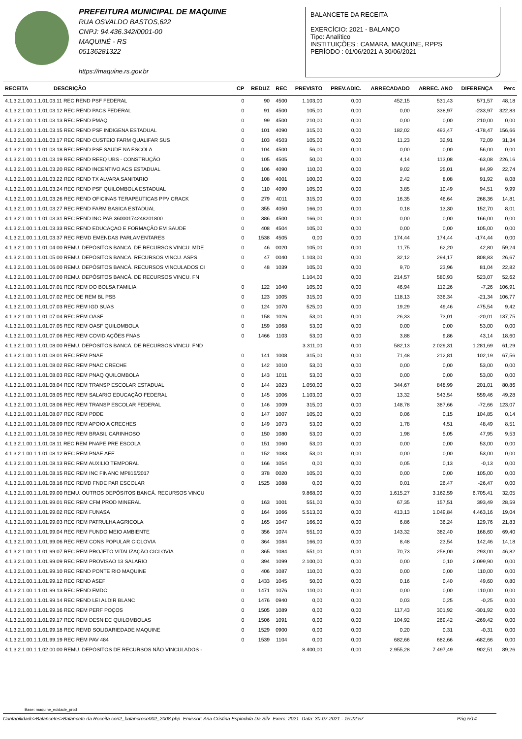PREFEITURA MUNICIPAL DE MAQUINE
RUA OSVALDO BASTOS,622
CNPJ: 94.436.342/0001-00
MAQUINÉ - RS
05136281322
https://maquine.rs.gov.br
BALANCETE DA RECEITA
EXERCÍCIO: 2021 - BALANÇO
Tipo: Analítico
INSTITUIÇÕES : CAMARA, MAQUINE, RPPS
PERÍODO : 01/06/2021 A 30/06/2021
| RECEITA DESCRIÇÃO | CP | REDUZ | REC | PREVISTO | PREV.ADIC. | ARRECADADO | ARREC. ANO | DIFERENÇA | Perc |
| --- | --- | --- | --- | --- | --- | --- | --- | --- | --- |
| 4.1.3.2.1.00.1.1.01.03.11 REC REND PSF FEDERAL | 0 | 90 | 4500 | 1.103,00 | 0,00 | 452,15 | 531,43 | 571,57 | 48,18 |
| 4.1.3.2.1.00.1.1.01.03.12 REC REND PACS FEDERAL | 0 | 91 | 4500 | 105,00 | 0,00 | 0,00 | 338,97 | -233,97 | 322,83 |
| 4.1.3.2.1.00.1.1.01.03.13 REC REND PMAQ | 0 | 99 | 4500 | 210,00 | 0,00 | 0,00 | 0,00 | 210,00 | 0,00 |
| 4.1.3.2.1.00.1.1.01.03.15 REC REND PSF INDIGENA ESTADUAL | 0 | 101 | 4090 | 315,00 | 0,00 | 182,02 | 493,47 | -178,47 | 156,66 |
| 4.1.3.2.1.00.1.1.01.03.17 REC REND CUSTEIO FARM QUALIFAR SUS | 0 | 103 | 4503 | 105,00 | 0,00 | 11,23 | 32,91 | 72,09 | 31,34 |
| 4.1.3.2.1.00.1.1.01.03.18 REC REND PSF SAUDE NA ESCOLA | 0 | 104 | 4500 | 56,00 | 0,00 | 0,00 | 0,00 | 56,00 | 0,00 |
| 4.1.3.2.1.00.1.1.01.03.19 REC REND REEQ UBS - CONSTRUÇÃO | 0 | 105 | 4505 | 50,00 | 0,00 | 4,14 | 113,08 | -63,08 | 226,16 |
| 4.1.3.2.1.00.1.1.01.03.20 REC REND INCENTIVO ACS ESTADUAL | 0 | 106 | 4090 | 110,00 | 0,00 | 9,02 | 25,01 | 84,99 | 22,74 |
| 4.1.3.2.1.00.1.1.01.03.22 REC REND TX ALVARA SANITARIO | 0 | 108 | 4001 | 100,00 | 0,00 | 2,42 | 8,08 | 91,92 | 8,08 |
| 4.1.3.2.1.00.1.1.01.03.24 REC REND PSF QUILOMBOLA ESTADUAL | 0 | 110 | 4090 | 105,00 | 0,00 | 3,85 | 10,49 | 94,51 | 9,99 |
| 4.1.3.2.1.00.1.1.01.03.26 REC REND OFICINAS TERAPEUTICAS PPV CRACK | 0 | 279 | 4011 | 315,00 | 0,00 | 16,35 | 46,64 | 268,36 | 14,81 |
| 4.1.3.2.1.00.1.1.01.03.27 REC REND FARM BASICA ESTADUAL | 0 | 355 | 4050 | 166,00 | 0,00 | 0,18 | 13,30 | 152,70 | 8,01 |
| 4.1.3.2.1.00.1.1.01.03.31 REC REND INC PAB 36000174248201800 | 0 | 386 | 4500 | 166,00 | 0,00 | 0,00 | 0,00 | 166,00 | 0,00 |
| 4.1.3.2.1.00.1.1.01.03.33 REC REND EDUCAÇAO E FORMAÇÃO EM SAUDE | 0 | 408 | 4504 | 105,00 | 0,00 | 0,00 | 0,00 | 105,00 | 0,00 |
| 4.1.3.2.1.00.1.1.01.03.37 REC REMD EMENDAS PARLAMENTARES | 0 | 1538 | 4505 | 0,00 | 0,00 | 174,44 | 174,44 | -174,44 | 0,00 |
| 4.1.3.2.1.00.1.1.01.04.00 REMU. DEPÓSITOS BANCÁ. DE RECURSOS VINCU. MDE | 0 | 46 | 0020 | 105,00 | 0,00 | 11,75 | 62,20 | 42,80 | 59,24 |
| 4.1.3.2.1.00.1.1.01.05.00 REMU. DEPÓSITOS BANCÁ. RECURSOS VINCU. ASPS | 0 | 47 | 0040 | 1.103,00 | 0,00 | 32,12 | 294,17 | 808,83 | 26,67 |
| 4.1.3.2.1.00.1.1.01.06.00 REMU. DEPÓSITOS BANCÁ. RECURSOS VINCULADOS CI | 0 | 48 | 1039 | 105,00 | 0,00 | 9,70 | 23,96 | 81,04 | 22,82 |
| 4.1.3.2.1.00.1.1.01.07.00 REMU. DEPÓSITOS BANCÁ. DE RECURSOS VINCU. FN | | | | 1.104,00 | 0,00 | 214,57 | 580,93 | 523,07 | 52,62 |
| 4.1.3.2.1.00.1.1.01.07.01 REC REM DO BOLSA FAMILIA | 0 | 122 | 1040 | 105,00 | 0,00 | 46,94 | 112,26 | -7,26 | 106,91 |
| 4.1.3.2.1.00.1.1.01.07.02 REC DE REM BL PSB | 0 | 123 | 1005 | 315,00 | 0,00 | 118,13 | 336,34 | -21,34 | 106,77 |
| 4.1.3.2.1.00.1.1.01.07.03 REC REM IGD SUAS | 0 | 124 | 1070 | 525,00 | 0,00 | 19,29 | 49,46 | 475,54 | 9,42 |
| 4.1.3.2.1.00.1.1.01.07.04 REC REM OASF | 0 | 158 | 1026 | 53,00 | 0,00 | 26,33 | 73,01 | -20,01 | 137,75 |
| 4.1.3.2.1.00.1.1.01.07.05 REC REM OASF QUILOMBOLA | 0 | 159 | 1068 | 53,00 | 0,00 | 0,00 | 0,00 | 53,00 | 0,00 |
| 4.1.3.2.1.00.1.1.01.07.06 REC REM COVID AÇÕES FNAS | 0 | 1466 | 1103 | 53,00 | 0,00 | 3,88 | 9,86 | 43,14 | 18,60 |
| 4.1.3.2.1.00.1.1.01.08.00 REMU. DEPÓSITOS BANCÁ. DE RECURSOS VINCU. FND | | | | 3.311,00 | 0,00 | 582,13 | 2.029,31 | 1.281,69 | 61,29 |
| 4.1.3.2.1.00.1.1.01.08.01 REC REM PNAE | 0 | 141 | 1008 | 315,00 | 0,00 | 71,48 | 212,81 | 102,19 | 67,56 |
| 4.1.3.2.1.00.1.1.01.08.02 REC REM PNAC CRECHE | 0 | 142 | 1010 | 53,00 | 0,00 | 0,00 | 0,00 | 53,00 | 0,00 |
| 4.1.3.2.1.00.1.1.01.08.03 REC REM PNAQ QUILOMBOLA | 0 | 143 | 1011 | 53,00 | 0,00 | 0,00 | 0,00 | 53,00 | 0,00 |
| 4.1.3.2.1.00.1.1.01.08.04 REC REM TRANSP ESCOLAR ESTADUAL | 0 | 144 | 1023 | 1.050,00 | 0,00 | 344,67 | 848,99 | 201,01 | 80,86 |
| 4.1.3.2.1.00.1.1.01.08.05 REC REM SALARIO EDUCAÇÃO FEDERAL | 0 | 145 | 1006 | 1.103,00 | 0,00 | 13,32 | 543,54 | 559,46 | 49,28 |
| 4.1.3.2.1.00.1.1.01.08.06 REC REM TRANSP ESCOLAR FEDERAL | 0 | 146 | 1009 | 315,00 | 0,00 | 148,78 | 387,66 | -72,66 | 123,07 |
| 4.1.3.2.1.00.1.1.01.08.07 REC REM PDDE | 0 | 147 | 1007 | 105,00 | 0,00 | 0,06 | 0,15 | 104,85 | 0,14 |
| 4.1.3.2.1.00.1.1.01.08.09 REC REM APOIO A CRECHES | 0 | 149 | 1073 | 53,00 | 0,00 | 1,78 | 4,51 | 48,49 | 8,51 |
| 4.1.3.2.1.00.1.1.01.08.10 REC REM BRASIL CARINHOSO | 0 | 150 | 1080 | 53,00 | 0,00 | 1,98 | 5,05 | 47,95 | 9,53 |
| 4.1.3.2.1.00.1.1.01.08.11 REC REM PNAPE PRE ESCOLA | 0 | 151 | 1060 | 53,00 | 0,00 | 0,00 | 0,00 | 53,00 | 0,00 |
| 4.1.3.2.1.00.1.1.01.08.12 REC REM PNAE AEE | 0 | 152 | 1083 | 53,00 | 0,00 | 0,00 | 0,00 | 53,00 | 0,00 |
| 4.1.3.2.1.00.1.1.01.08.13 REC REM AUXILIO TEMPORAL | 0 | 166 | 1054 | 0,00 | 0,00 | 0,05 | 0,13 | -0,13 | 0,00 |
| 4.1.3.2.1.00.1.1.01.08.15 REC REM INC FINANC MP815/2017 | 0 | 378 | 0020 | 105,00 | 0,00 | 0,00 | 0,00 | 105,00 | 0,00 |
| 4.1.3.2.1.00.1.1.01.08.16 REC REMD FNDE PAR ESCOLAR | 0 | 1525 | 1088 | 0,00 | 0,00 | 0,01 | 26,47 | -26,47 | 0,00 |
| 4.1.3.2.1.00.1.1.01.99.00 REMU. OUTROS DEPÓSITOS BANCÁ. RECURSOS VINCU | | | | 9.868,00 | 0,00 | 1.615,27 | 3.162,59 | 6.705,41 | 32,05 |
| 4.1.3.2.1.00.1.1.01.99.01 REC REM CFM PROD MINERAL | 0 | 163 | 1001 | 551,00 | 0,00 | 67,35 | 157,51 | 393,49 | 28,59 |
| 4.1.3.2.1.00.1.1.01.99.02 REC REM FUNASA | 0 | 164 | 1066 | 5.513,00 | 0,00 | 413,13 | 1.049,84 | 4.463,16 | 19,04 |
| 4.1.3.2.1.00.1.1.01.99.03 REC REM PATRULHA AGRICOLA | 0 | 165 | 1047 | 166,00 | 0,00 | 6,86 | 36,24 | 129,76 | 21,83 |
| 4.1.3.2.1.00.1.1.01.99.04 REC REM FUNDO MEIO AMBIENTE | 0 | 356 | 1074 | 551,00 | 0,00 | 143,32 | 382,40 | 168,60 | 69,40 |
| 4.1.3.2.1.00.1.1.01.99.06 REC REM CONS POPULAR CICLOVIA | 0 | 364 | 1084 | 166,00 | 0,00 | 8,48 | 23,54 | 142,46 | 14,18 |
| 4.1.3.2.1.00.1.1.01.99.07 REC REM PROJETO VITALIZAÇÃO CICLOVIA | 0 | 365 | 1084 | 551,00 | 0,00 | 70,73 | 258,00 | 293,00 | 46,82 |
| 4.1.3.2.1.00.1.1.01.99.09 REC REM PROVISAO 13 SALARIO | 0 | 394 | 1099 | 2.100,00 | 0,00 | 0,00 | 0,10 | 2.099,90 | 0,00 |
| 4.1.3.2.1.00.1.1.01.99.10 REC REND PONTE RIO MAQUINE | 0 | 406 | 1087 | 110,00 | 0,00 | 0,00 | 0,00 | 110,00 | 0,00 |
| 4.1.3.2.1.00.1.1.01.99.12 REC REND ASEF | 0 | 1433 | 1045 | 50,00 | 0,00 | 0,16 | 0,40 | 49,60 | 0,80 |
| 4.1.3.2.1.00.1.1.01.99.13 REC REND FMDC | 0 | 1471 | 1076 | 110,00 | 0,00 | 0,00 | 0,00 | 110,00 | 0,00 |
| 4.1.3.2.1.00.1.1.01.99.14 REC REND LEI ALDIR BLANC | 0 | 1476 | 0940 | 0,00 | 0,00 | 0,03 | 0,25 | -0,25 | 0,00 |
| 4.1.3.2.1.00.1.1.01.99.16 REC REM PERF POÇOS | 0 | 1505 | 1089 | 0,00 | 0,00 | 117,43 | 301,92 | -301,92 | 0,00 |
| 4.1.3.2.1.00.1.1.01.99.17 REC REM DESN EC QUILOMBOLAS | 0 | 1506 | 1091 | 0,00 | 0,00 | 104,92 | 269,42 | -269,42 | 0,00 |
| 4.1.3.2.1.00.1.1.01.99.18 REC REMD SOLIDARIEDADE MAQUINE | 0 | 1529 | 0900 | 0,00 | 0,00 | 0,20 | 0,31 | -0,31 | 0,00 |
| 4.1.3.2.1.00.1.1.01.99.19 REC REM PAV 484 | 0 | 1539 | 1104 | 0,00 | 0,00 | 682,66 | 682,66 | -682,66 | 0,00 |
| 4.1.3.2.1.00.1.1.02.00.00 REMU. DEPÓSITOS DE RECURSOS NÃO VINCULADOS - | | | | 8.400,00 | 0,00 | 2.955,28 | 7.497,49 | 902,51 | 89,26 |
Base: maquine_ecidade_prod
Contabilidade>Balancetes>Balancete da Receita con2_balancrece002_2008.php Emissor: Ana Cristina Espindola Da Silv Exerc: 2021 Data: 30-07-2021 - 15:22:57 Pág 5/14